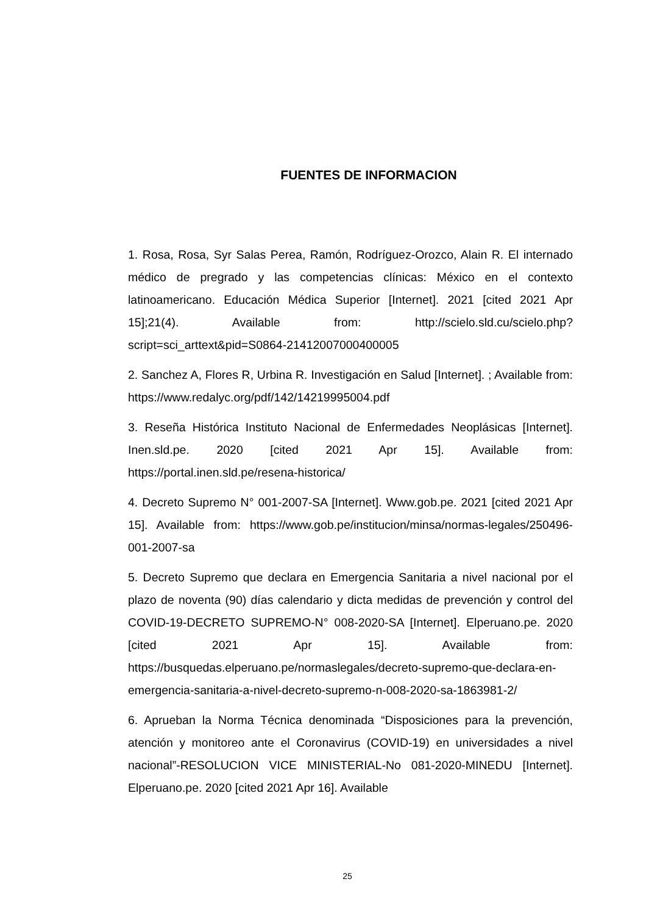FUENTES DE INFORMACION
1. Rosa, Rosa, Syr Salas Perea, Ramón, Rodríguez-Orozco, Alain R. El internado médico de pregrado y las competencias clínicas: México en el contexto latinoamericano. Educación Médica Superior [Internet]. 2021 [cited 2021 Apr 15];21(4). Available from: http://scielo.sld.cu/scielo.php?script=sci_arttext&pid=S0864-21412007000400005
2. Sanchez A, Flores R, Urbina R. Investigación en Salud [Internet]. ; Available from: https://www.redalyc.org/pdf/142/14219995004.pdf
3. Reseña Histórica Instituto Nacional de Enfermedades Neoplásicas [Internet]. Inen.sld.pe. 2020 [cited 2021 Apr 15]. Available from: https://portal.inen.sld.pe/resena-historica/
4. Decreto Supremo N° 001-2007-SA [Internet]. Www.gob.pe. 2021 [cited 2021 Apr 15]. Available from: https://www.gob.pe/institucion/minsa/normas-legales/250496-001-2007-sa
5. Decreto Supremo que declara en Emergencia Sanitaria a nivel nacional por el plazo de noventa (90) días calendario y dicta medidas de prevención y control del COVID-19-DECRETO SUPREMO-N° 008-2020-SA [Internet]. Elperuano.pe. 2020 [cited 2021 Apr 15]. Available from: https://busquedas.elperuano.pe/normaslegales/decreto-supremo-que-declara-en-emergencia-sanitaria-a-nivel-decreto-supremo-n-008-2020-sa-1863981-2/
6. Aprueban la Norma Técnica denominada “Disposiciones para la prevención, atención y monitoreo ante el Coronavirus (COVID-19) en universidades a nivel nacional”-RESOLUCION VICE MINISTERIAL-No 081-2020-MINEDU [Internet]. Elperuano.pe. 2020 [cited 2021 Apr 16]. Available
25